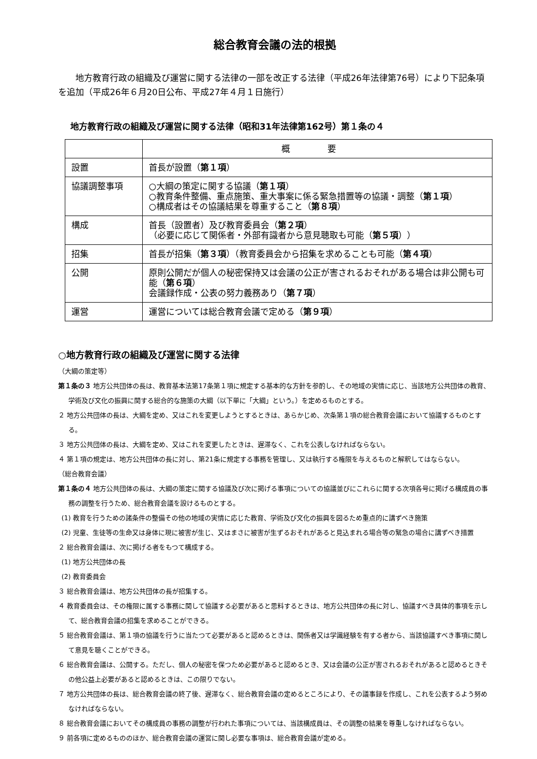総合教育会議の法的根拠
地方教育行政の組織及び運営に関する法律の一部を改正する法律（平成26年法律第76号）により下記条項を追加（平成26年６月20日公布、平成27年４月１日施行）
地方教育行政の組織及び運営に関する法律（昭和31年法律第162号）第１条の４
| | 概 要 |
| --- | --- |
| 設置 | 首長が設置（ 第１項 ） |
| 協議調整事項 | ○大綱の策定に関する協議（ 第１項 ） ○教育条件整備、重点施策、重大事案に係る緊急措置等の協議・調整（ 第１項 ） ○構成者はその協議結果を尊重すること（ 第８項 ） |
| 構成 | 首長（設置者）及び教育委員会（ 第２項 ） （必要に応じて関係者・外部有識者から意見聴取も可能（ 第５項 ）） |
| 招集 | 首長が招集（ 第３項 ）（教育委員会から招集を求めることも可能（ 第４項 ） |
| 公開 | 原則公開だが個人の秘密保持又は会議の公正が害されるおそれがある場合は非公開も可能（ 第６項 ） 会議録作成・公表の努力義務あり（ 第７項 ） |
| 運営 | 運営については総合教育会議で定める（ 第９項 ） |
○地方教育行政の組織及び運営に関する法律
（大綱の策定等）
第１条の３ 地方公共団体の長は、教育基本法第17条第１項に規定する基本的な方針を参酌し、その地域の実情に応じ、当該地方公共団体の教育、学術及び文化の振興に関する総合的な施策の大綱（以下単に「大綱」という。）を定めるものとする。
２ 地方公共団体の長は、大綱を定め、又はこれを変更しようとするときは、あらかじめ、次条第１項の総合教育会議において協議するものとする。
３ 地方公共団体の長は、大綱を定め、又はこれを変更したときは、遅滞なく、これを公表しなければならない。
４ 第１項の規定は、地方公共団体の長に対し、第21条に規定する事務を管理し、又は執行する権限を与えるものと解釈してはならない。
（総合教育会議）
第１条の４ 地方公共団体の長は、大綱の策定に関する協議及び次に掲げる事項についての協議並びにこれらに関する次項各号に掲げる構成員の事務の調整を行うため、総合教育会議を設けるものとする。
(1) 教育を行うための諸条件の整備その他の地域の実情に応じた教育、学術及び文化の振興を図るため重点的に講ずべき施策
(2) 児童、生徒等の生命又は身体に現に被害が生じ、又はまさに被害が生ずるおそれがあると見込まれる場合等の緊急の場合に講ずべき措置
２ 総合教育会議は、次に掲げる者をもつて構成する。
(1) 地方公共団体の長
(2) 教育委員会
３ 総合教育会議は、地方公共団体の長が招集する。
４ 教育委員会は、その権限に属する事務に関して協議する必要があると思料するときは、地方公共団体の長に対し、協議すべき具体的事項を示して、総合教育会議の招集を求めることができる。
５ 総合教育会議は、第１項の協議を行うに当たつて必要があると認めるときは、関係者又は学識経験を有する者から、当該協議すべき事項に関して意見を聴くことができる。
６ 総合教育会議は、公開する。ただし、個人の秘密を保つため必要があると認めるとき、又は会議の公正が害されるおそれがあると認めるときその他公益上必要があると認めるときは、この限りでない。
７ 地方公共団体の長は、総合教育会議の終了後、遅滞なく、総合教育会議の定めるところにより、その議事録を作成し、これを公表するよう努めなければならない。
８ 総合教育会議においてその構成員の事務の調整が行われた事項については、当該構成員は、その調整の結果を尊重しなければならない。
９ 前各項に定めるもののほか、総合教育会議の運営に関し必要な事項は、総合教育会議が定める。